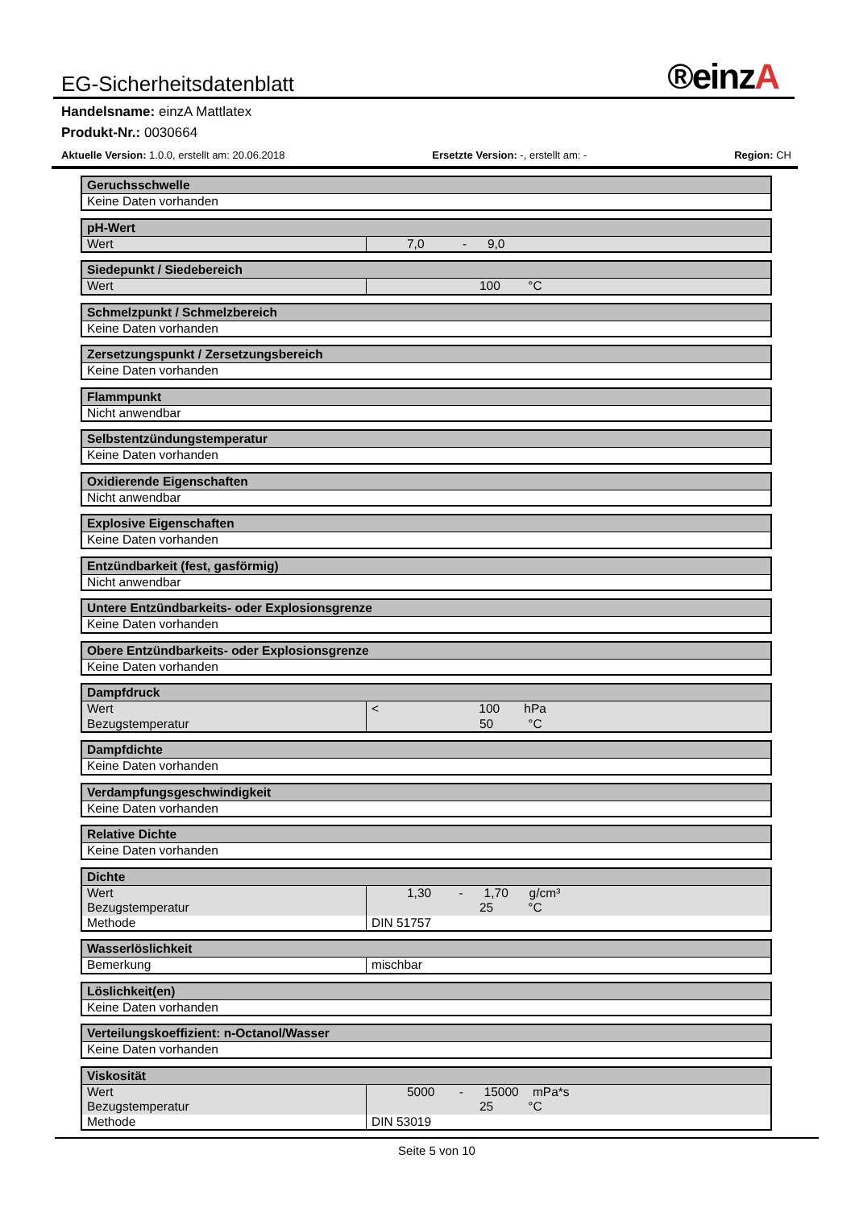EG-Sicherheitsdatenblatt ®einzA
Handelsname: einzA Mattlatex
Produkt-Nr.: 0030664
Aktuelle Version: 1.0.0, erstellt am: 20.06.2018 Ersetzte Version: -, erstellt am: - Region: CH
| Geruchsschwelle |
| --- |
| Keine Daten vorhanden |
| pH-Wert | |
| --- | --- |
| Wert | 7,0 - 9,0 |
| Siedepunkt / Siedebereich | |
| --- | --- |
| Wert | 100 °C |
| Schmelzpunkt / Schmelzbereich |
| --- |
| Keine Daten vorhanden |
| Zersetzungspunkt / Zersetzungsbereich |
| --- |
| Keine Daten vorhanden |
| Flammpunkt |
| --- |
| Nicht anwendbar |
| Selbstentzündungstemperatur |
| --- |
| Keine Daten vorhanden |
| Oxidierende Eigenschaften |
| --- |
| Nicht anwendbar |
| Explosive Eigenschaften |
| --- |
| Keine Daten vorhanden |
| Entzündbarkeit (fest, gasförmig) |
| --- |
| Nicht anwendbar |
| Untere Entzündbarkeits- oder Explosionsgrenze |
| --- |
| Keine Daten vorhanden |
| Obere Entzündbarkeits- oder Explosionsgrenze |
| --- |
| Keine Daten vorhanden |
| Dampfdruck | |
| --- | --- |
| Wert | < 100 hPa |
| Bezugstemperatur | 50 °C |
| Dampfdichte |
| --- |
| Keine Daten vorhanden |
| Verdampfungsgeschwindigkeit |
| --- |
| Keine Daten vorhanden |
| Relative Dichte |
| --- |
| Keine Daten vorhanden |
| Dichte | |
| --- | --- |
| Wert | 1,30 - 1,70 g/cm³ |
| Bezugstemperatur | 25 °C |
| Methode | DIN 51757 |
| Wasserlöslichkeit | |
| --- | --- |
| Bemerkung | mischbar |
| Löslichkeit(en) |
| --- |
| Keine Daten vorhanden |
| Verteilungskoeffizient: n-Octanol/Wasser |
| --- |
| Keine Daten vorhanden |
| Viskosität | |
| --- | --- |
| Wert | 5000 - 15000 mPa*s |
| Bezugstemperatur | 25 °C |
| Methode | DIN 53019 |
Seite 5 von 10